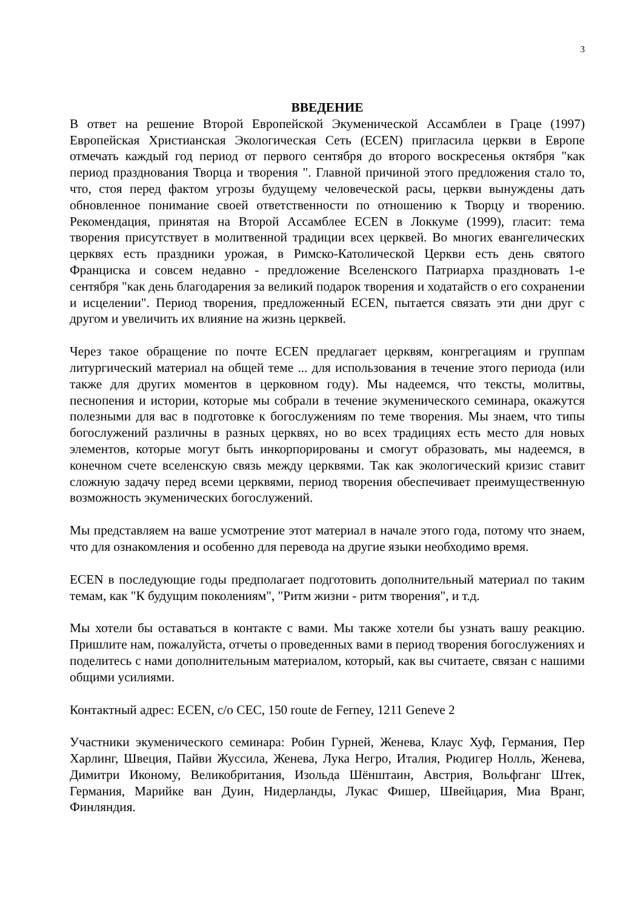3
ВВЕДЕНИЕ
В ответ на решение Второй Европейской Экуменической Ассамблеи в Граце (1997) Европейская Христианская Экологическая Сеть (ECEN) пригласила церкви в Европе отмечать каждый год период от первого сентября до второго воскресенья октября "как период празднования Творца и творения ". Главной причиной этого предложения стало то, что, стоя перед фактом угрозы будущему человеческой расы, церкви вынуждены дать обновленное понимание своей ответственности по отношению к Творцу и творению. Рекомендация, принятая на Второй Ассамблее ECEN в Локкуме (1999), гласит: тема творения присутствует в молитвенной традиции всех церквей. Во многих евангелических церквях есть праздники урожая, в Римско-Католической Церкви есть день святого Франциска и совсем недавно - предложение Вселенского Патриарха праздновать 1-е сентября "как день благодарения за великий подарок творения и ходатайств о его сохранении и исцелении". Период творения, предложенный ECEN, пытается связать эти дни друг с другом и увеличить их влияние на жизнь церквей.
Через такое обращение по почте ECEN предлагает церквям, конгрегациям и группам литургический материал на общей теме ... для использования в течение этого периода (или также для других моментов в церковном году). Мы надеемся, что тексты, молитвы, песнопения и истории, которые мы собрали в течение экуменического семинара, окажутся полезными для вас в подготовке к богослужениям по теме творения. Мы знаем, что типы богослужений различны в разных церквях, но во всех традициях есть место для новых элементов, которые могут быть инкорпорированы и смогут образовать, мы надеемся, в конечном счете вселенскую связь между церквями. Так как экологический кризис ставит сложную задачу перед всеми церквями, период творения обеспечивает преимущественную возможность экуменических богослужений.
Мы представляем на ваше усмотрение этот материал в начале этого года, потому что знаем, что для ознакомления и особенно для перевода на другие языки необходимо время.
ECEN в последующие годы предполагает подготовить дополнительный материал по таким темам, как "К будущим поколениям", "Ритм жизни - ритм творения", и т.д.
Мы хотели бы оставаться в контакте с вами. Мы также хотели бы узнать вашу реакцию. Пришлите нам, пожалуйста, отчеты о проведенных вами в период творения богослужениях и поделитесь с нами дополнительным материалом, который, как вы считаете, связан с нашими общими усилиями.
Контактный адрес: ECEN, c/o CEC, 150 route de Ferney, 1211 Geneve 2
Участники экуменического семинара: Робин Гурней, Женева, Клаус Хуф, Германия, Пер Харлинг, Швеция, Пайви Жуссила, Женева, Лука Негро, Италия, Рюдигер Нолль, Женева, Димитри Икономy, Великобритания, Изольда Шёнштаин, Австрия, Вольфганг Штек, Германия, Марийке ван Дуин, Нидерланды, Лукас Фишер, Швейцария, Миа Вранг, Финляндия.